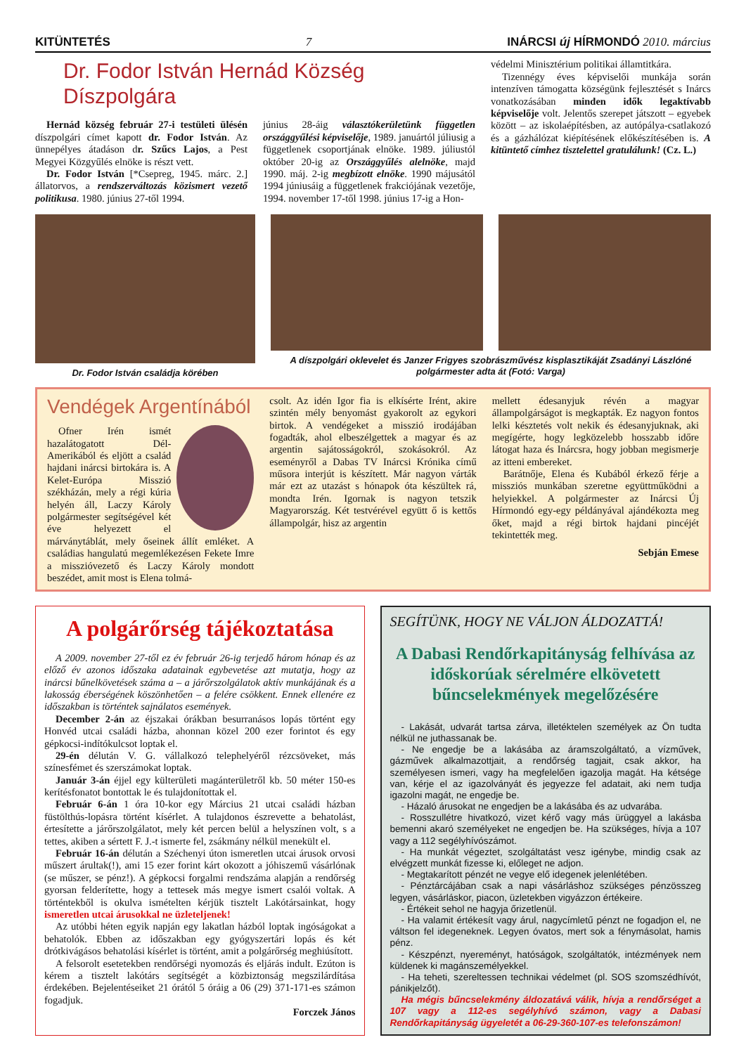KITÜNTETÉS 7 INÁRCSI új HÍRMONDÓ 2010. március
Dr. Fodor István Hernád Község Díszpolgára
Hernád község február 27-i testületi ülésén díszpolgári címet kapott dr. Fodor István. Az ünnepélyes átadáson dr. Szűcs Lajos, a Pest Megyei Közgyűlés elnöke is részt vett.
Dr. Fodor István [*Csepreg, 1945. márc. 2.] állatorvos, a rendszerváltozás közismert vezető politikusa. 1980. június 27-től 1994.
június 28-áig választókerületünk független országgyűlési képviselője, 1989. januártól júliusig a függetlenek csoportjának elnöke. 1989. júliustól október 20-ig az Országgyűlés alelnöke, majd 1990. máj. 2-ig megbízott elnöke. 1990 májusától 1994 júniusáig a függetlenek frakciójának vezetője, 1994. november 17-től 1998. június 17-ig a Hon-
védelmi Minisztérium politikai államtitkára.
Tizennégy éves képviselői munkája során intenzíven támogatta községünk fejlesztését s Inárcs vonatkozásában minden idők legaktívabb képviselője volt. Jelentős szerepet játszott – egyebek között – az iskolaépítésben, az autópálya-csatlakozó és a gázhálózat kiépítésének előkészítésében is. A kitüntető címhez tisztelettel gratulálunk! (Cz. L.)
Dr. Fodor István családja körében
A díszpolgári oklevelet és Janzer Frigyes szobrászművész kisplasztikáját Zsadányi Lászlóné polgármester adta át (Fotó: Varga)
Vendégek Argentínából
Ofner Irén ismét hazalátogatott Dél-Amerikából és eljött a család hajdani inárcsi birtokára is. A Kelet-Európa Misszió székházán, mely a régi kúria helyén áll, Laczy Károly polgármester segítségével két éve helyezett el márványtáblát, mely őseinek állít emléket. A családias hangulatú megemlékezésen Fekete Imre a misszióvezető és Laczy Károly mondott beszédet, amit most is Elena tolmá-
csolt. Az idén Igor fia is elkísérte Irént, akire szintén mély benyomást gyakorolt az egykori birtok. A vendégeket a misszió irodájában fogadták, ahol elbeszélgettek a magyar és az argentin sajátosságokról, szokásokról. Az eseményről a Dabas TV Inárcsi Krónika című műsora interjút is készített. Már nagyon várták már ezt az utazást s hónapok óta készültek rá, mondta Irén. Igornak is nagyon tetszik Magyarország. Két testvérével együtt ő is kettős állampolgár, hisz az argentin
mellett édesanyjuk révén a magyar állampolgárságot is megkapták. Ez nagyon fontos lelki késztetés volt nekik és édesanyjuknak, aki megígérte, hogy legközelebb hosszabb időre látogat haza és Inárcsra, hogy jobban megismerje az itteni embereket.
Barátnője, Elena és Kubából érkező férje a missziós munkában szeretne együttműködni a helyiekkel. A polgármester az Inárcsi Új Hírmondó egy-egy példányával ajándékozta meg őket, majd a régi birtok hajdani pincéjét tekintették meg.
Sebján Emese
A polgárőrség tájékoztatása
A 2009. november 27-től ez év február 26-ig terjedő három hónap és az előző év azonos időszaka adatainak egybevetése azt mutatja, hogy az inárcsi bűnelkövetések száma a – a járőrszolgálatok aktív munkájának és a lakosság éberségének köszönhetően – a felére csökkent. Ennek ellenére ez időszakban is történtek sajnálatos események.
December 2-án az éjszakai órákban besurranásos lopás történt egy Honvéd utcai családi házba, ahonnan közel 200 ezer forintot és egy gépkocsi-indítókulcsot loptak el.
29-én délután V. G. vállalkozó telephelyéről rézcsöveket, más színesfémet és szerszámokat loptak.
Január 3-án éjjel egy külterületi magánterületről kb. 50 méter 150-es kerítésfonatot bontottak le és tulajdonítottak el.
Február 6-án 1 óra 10-kor egy Március 21 utcai családi házban füstölthús-lopásra történt kísérlet. A tulajdonos észrevette a behatolást, értesítette a járőrszolgálatot, mely két percen belül a helyszínen volt, s a tettes, akiben a sértett F. J.-t ismerte fel, zsákmány nélkül menekült el.
Február 16-án délután a Széchenyi úton ismeretlen utcai árusok orvosi műszert árultak(!), ami 15 ezer forint kárt okozott a jóhiszemű vásárlónak (se műszer, se pénz!). A gépkocsi forgalmi rendszáma alapján a rendőrség gyorsan felderítette, hogy a tettesek más megye ismert csalói voltak. A történtekből is okulva ismételten kérjük tisztelt Lakótársainkat, hogy ismeretlen utcai árusokkal ne üzleteljenek!
Az utóbbi héten egyik napján egy lakatlan házból loptak ingóságokat a behatolók. Ebben az időszakban egy gyógyszertári lopás és két drótkivágásos behatolási kísérlet is történt, amit a polgárőrség meghiúsított.
A felsorolt esetetekben rendőrségi nyomozás és eljárás indult. Ezúton is kérem a tisztelt lakótárs segítségét a közbiztonság megszilárdítása érdekében. Bejelentéseiket 21 órától 5 óráig a 06 (29) 371-171-es számon fogadjuk.
Forczek János
SEGÍTÜNK, HOGY NE VÁLJON ÁLDOZATTÁ!
A Dabasi Rendőrkapitányság felhívása az időskorúak sérelmére elkövetett bűncselekmények megelőzésére
- Lakását, udvarát tartsa zárva, illetéktelen személyek az Ön tudta nélkül ne juthassanak be.
- Ne engedje be a lakásába az áramszolgáltató, a vízművek, gázművek alkalmazottjait, a rendőrség tagjait, csak akkor, ha személyesen ismeri, vagy ha megfelelően igazolja magát. Ha kétsége van, kérje el az igazolványát és jegyezze fel adatait, aki nem tudja igazolni magát, ne engedje be.
- Házaló árusokat ne engedjen be a lakásába és az udvarába.
- Rosszullétre hivatkozó, vizet kérő vagy más ürüggyel a lakásba bemenni akaró személyeket ne engedjen be. Ha szükséges, hívja a 107 vagy a 112 segélyhívószámot.
- Ha munkát végeztet, szolgáltatást vesz igénybe, mindig csak az elvégzett munkát fizesse ki, előleget ne adjon.
- Megtakarított pénzét ne vegye elő idegenek jelenlétében.
- Pénztárcájában csak a napi vásárláshoz szükséges pénzösszeg legyen, vásárláskor, piacon, üzletekben vigyázzon értékeire.
- Értékeit sehol ne hagyja őrizetlenül.
- Ha valamit értékesít vagy árul, nagycímletű pénzt ne fogadjon el, ne váltson fel idegeneknek. Legyen óvatos, mert sok a fénymásolat, hamis pénz.
- Készpénzt, nyereményt, hatóságok, szolgáltatók, intézmények nem küldenek ki magánszemélyekkel.
- Ha teheti, szereltessen technikai védelmet (pl. SOS szomszédhívót, pánikjelzőt).
Ha mégis bűncselekmény áldozatává válik, hívja a rendőrséget a 107 vagy a 112-es segélyhívó számon, vagy a Dabasi Rendőrkapitányság ügyeletét a 06-29-360-107-es telefonszámon!